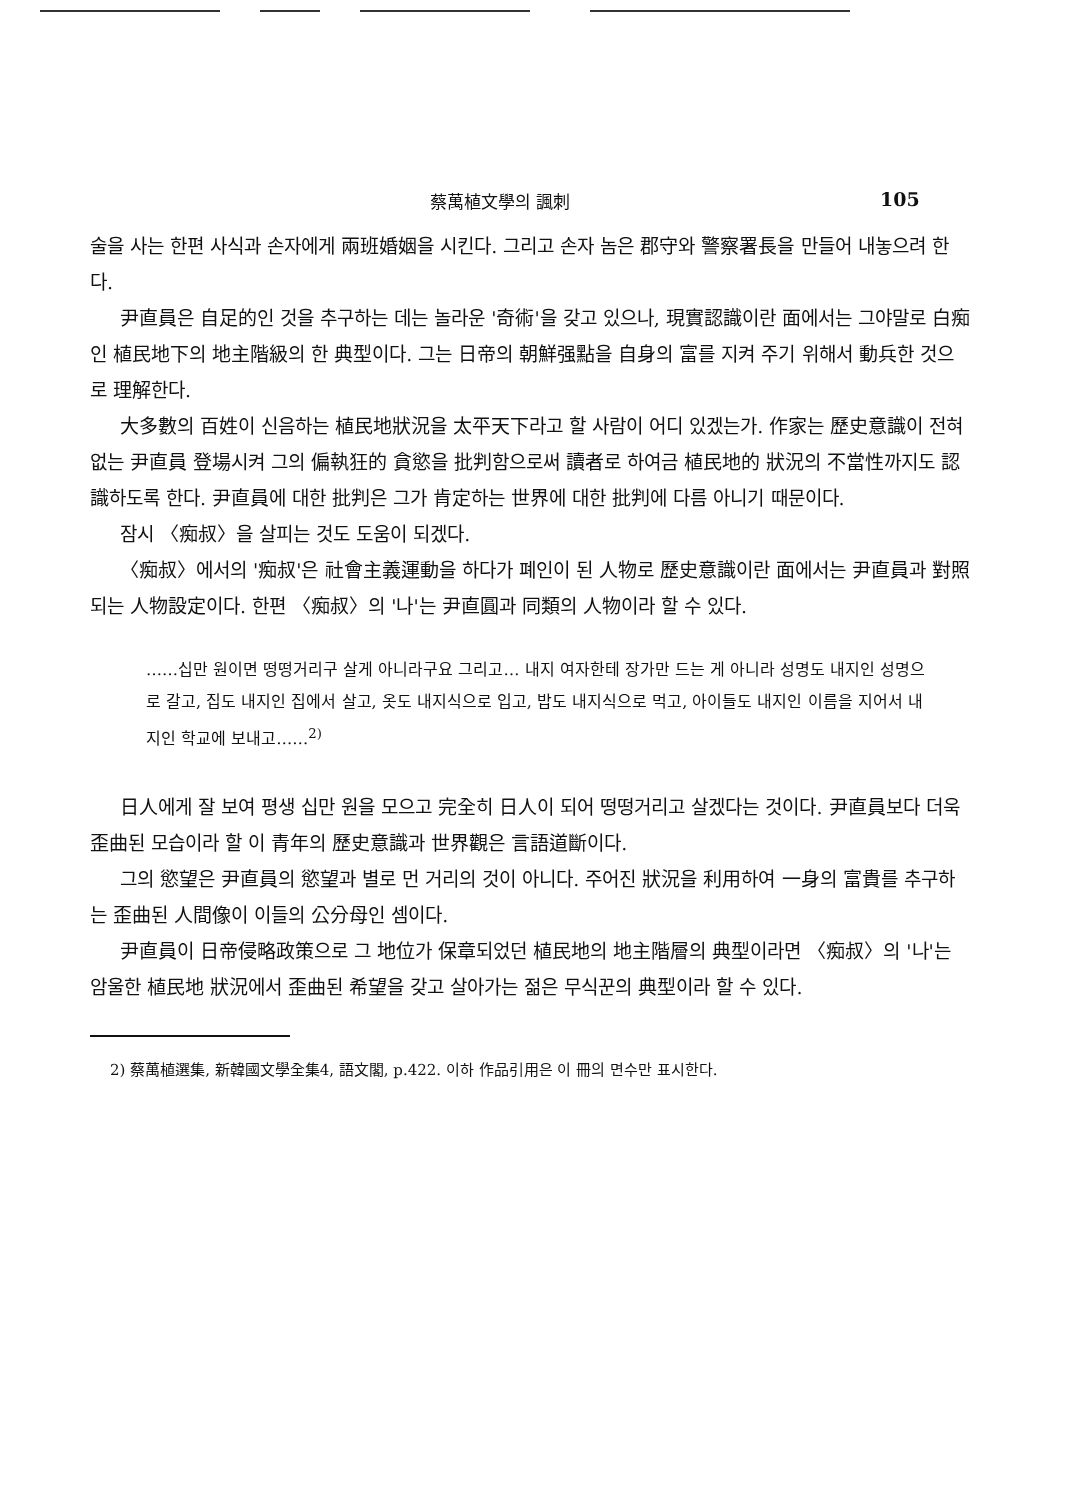蔡萬植文學의 諷刺 105
술을 사는 한편 사식과 손자에게 兩班婚姻을 시킨다. 그리고 손자 놈은 郡守와 警察署長을 만들어 내놓으려 한다.
尹直員은 自足的인 것을 추구하는 데는 놀라운 '奇術'을 갖고 있으나, 現實認識이란 面에서는 그야말로 白痴인 植民地下의 地主階級의 한 典型이다. 그는 日帝의 朝鮮强點을 自身의 富를 지켜 주기 위해서 動兵한 것으로 理解한다.
大多數의 百姓이 신음하는 植民地狀況을 太平天下라고 할 사람이 어디 있겠는가. 作家는 歷史意識이 전혀 없는 尹直員 登場시켜 그의 偏執狂的 貪慾을 批判함으로써 讀者로 하여금 植民地的 狀況의 不當性까지도 認識하도록 한다. 尹直員에 대한 批判은 그가 肯定하는 世界에 대한 批判에 다름 아니기 때문이다.
잠시 〈痴叔〉을 살피는 것도 도움이 되겠다.
〈痴叔〉에서의 '痴叔'은 社會主義運動을 하다가 폐인이 된 人物로 歷史意識이란 面에서는 尹直員과 對照되는 人物設定이다. 한편 〈痴叔〉의 '나'는 尹直圓과 同類의 人物이라 할 수 있다.
……십만 원이면 떵떵거리구 살게 아니라구요 그리고… 내지 여자한테 장가만 드는 게 아니라 성명도 내지인 성명으로 갈고, 집도 내지인 집에서 살고, 옷도 내지식으로 입고, 밥도 내지식으로 먹고, 아이들도 내지인 이름을 지어서 내지인 학교에 보내고……<sup>2)</sup>
日人에게 잘 보여 평생 십만 원을 모으고 完全히 日人이 되어 떵떵거리고 살겠다는 것이다. 尹直員보다 더욱 歪曲된 모습이라 할 이 青年의 歷史意識과 世界觀은 言語道斷이다.
그의 慾望은 尹直員의 慾望과 별로 먼 거리의 것이 아니다. 주어진 狀況을 利用하여 一身의 富貴를 추구하는 歪曲된 人間像이 이들의 公分母인 셈이다.
尹直員이 日帝侵略政策으로 그 地位가 保章되었던 植民地의 地主階層의 典型이라면 〈痴叔〉의 '나'는 암울한 植民地 狀況에서 歪曲된 希望을 갖고 살아가는 젊은 무식꾼의 典型이라 할 수 있다.
2) 蔡萬植選集, 新韓國文學全集4, 語文閣, p.422. 이하 作品引用은 이 冊의 면수만 표시한다.